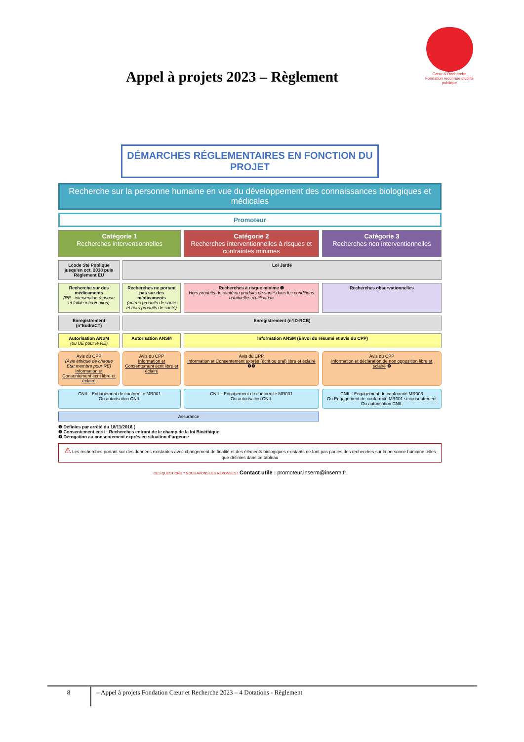Cœur & Recherche
Fondation reconnue d'utilité publique
Appel à projets 2023 – Règlement
DÉMARCHES RÉGLEMENTAIRES EN FONCTION DU PROJET
Recherche sur la personne humaine en vue du développement des connaissances biologiques et médicales
Promoteur
Catégorie 1
Recherches interventionnelles
Catégorie 2
Recherches interventionnelles à risques et contraintes minimes
Catégorie 3
Recherches non interventionnelles
Lcode Sté Publique jusqu'en oct. 2018 puis Règlement EU
Loi Jardé
Recherche sur des médicaments
(RE : intervention à risque et faible intervention)
Recherches ne portant pas sur des médicaments
(autres produits de santé et hors produits de santé)
Recherches à risque minime ❶
Hors produits de santé ou produits de santé dans les conditions habituelles d'utilisation
Recherches observationnelles
Enregistrement (n°EudraCT)
Enregistrement (n°ID-RCB)
Autorisation ANSM
(ou UE pour le RE)
Autorisation ANSM Information ANSM (Envoi du résumé et avis du CPP)
Avis du CPP
(Avis éthique de chaque Etat membre pour RE)
Information et Consentement écrit libre et éclairé
Avis du CPP
Information et Consentement écrit libre et éclairé
Avis du CPP
Information et Consentement exprès (écrit ou oral) libre et éclairé ❷❸
Avis du CPP
Information et déclaration de non opposition libre et éclairé ❷
CNIL : Engagement de conformité MR001
Ou autorisation CNIL
CNIL : Engagement de conformité MR001
Ou autorisation CNIL
CNIL : Engagement de conformité MR003
Ou Engagement de conformité MR001 si consentement
Ou autorisation CNIL
Assurance
❶ Définies par arrêté du 18/11/2016 (
❷ Consentement écrit : Recherches entrant de le champ de la loi Bioéthique
❸ Dérogation au consentement exprès en situation d'urgence
⚠ Les recherches portant sur des données existantes avec changement de finalité et des éléments biologiques existants ne font pas parties des recherches sur la personne humaine telles que définies dans ce tableau
DES QUESTIONS ? NOUS AVONS LES RÉPONSES ! Contact utile : promoteur.inserm@inserm.fr
8 – Appel à projets Fondation Cœur et Recherche 2023 – 4 Dotations - Règlement